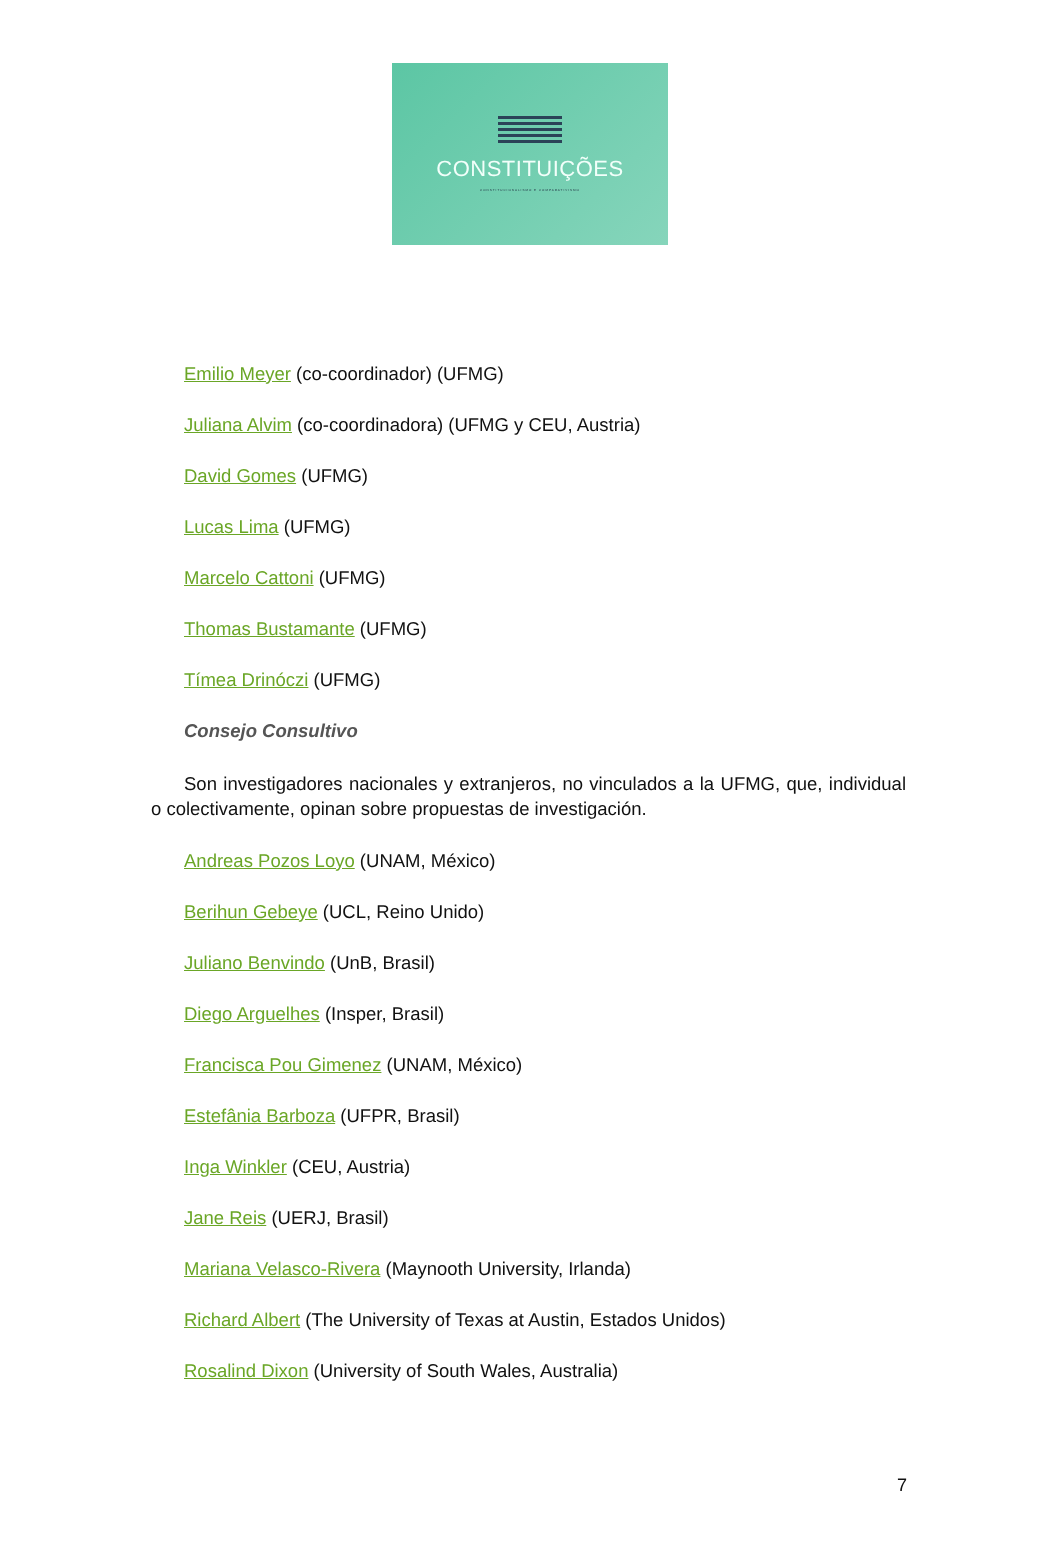CONSTITUIÇÕES
CONSTITUCIONALISMO E COMPARATIVISMO
Emilio Meyer (co-coordinador) (UFMG)
Juliana Alvim (co-coordinadora) (UFMG y CEU, Austria)
David Gomes (UFMG)
Lucas Lima (UFMG)
Marcelo Cattoni (UFMG)
Thomas Bustamante (UFMG)
Tímea Drinóczi (UFMG)
Consejo Consultivo
Son investigadores nacionales y extranjeros, no vinculados a la UFMG, que, individual o colectivamente, opinan sobre propuestas de investigación.
Andreas Pozos Loyo (UNAM, México)
Berihun Gebeye (UCL, Reino Unido)
Juliano Benvindo (UnB, Brasil)
Diego Arguelhes (Insper, Brasil)
Francisca Pou Gimenez (UNAM, México)
Estefânia Barboza (UFPR, Brasil)
Inga Winkler (CEU, Austria)
Jane Reis (UERJ, Brasil)
Mariana Velasco-Rivera (Maynooth University, Irlanda)
Richard Albert (The University of Texas at Austin, Estados Unidos)
Rosalind Dixon (University of South Wales, Australia)
7